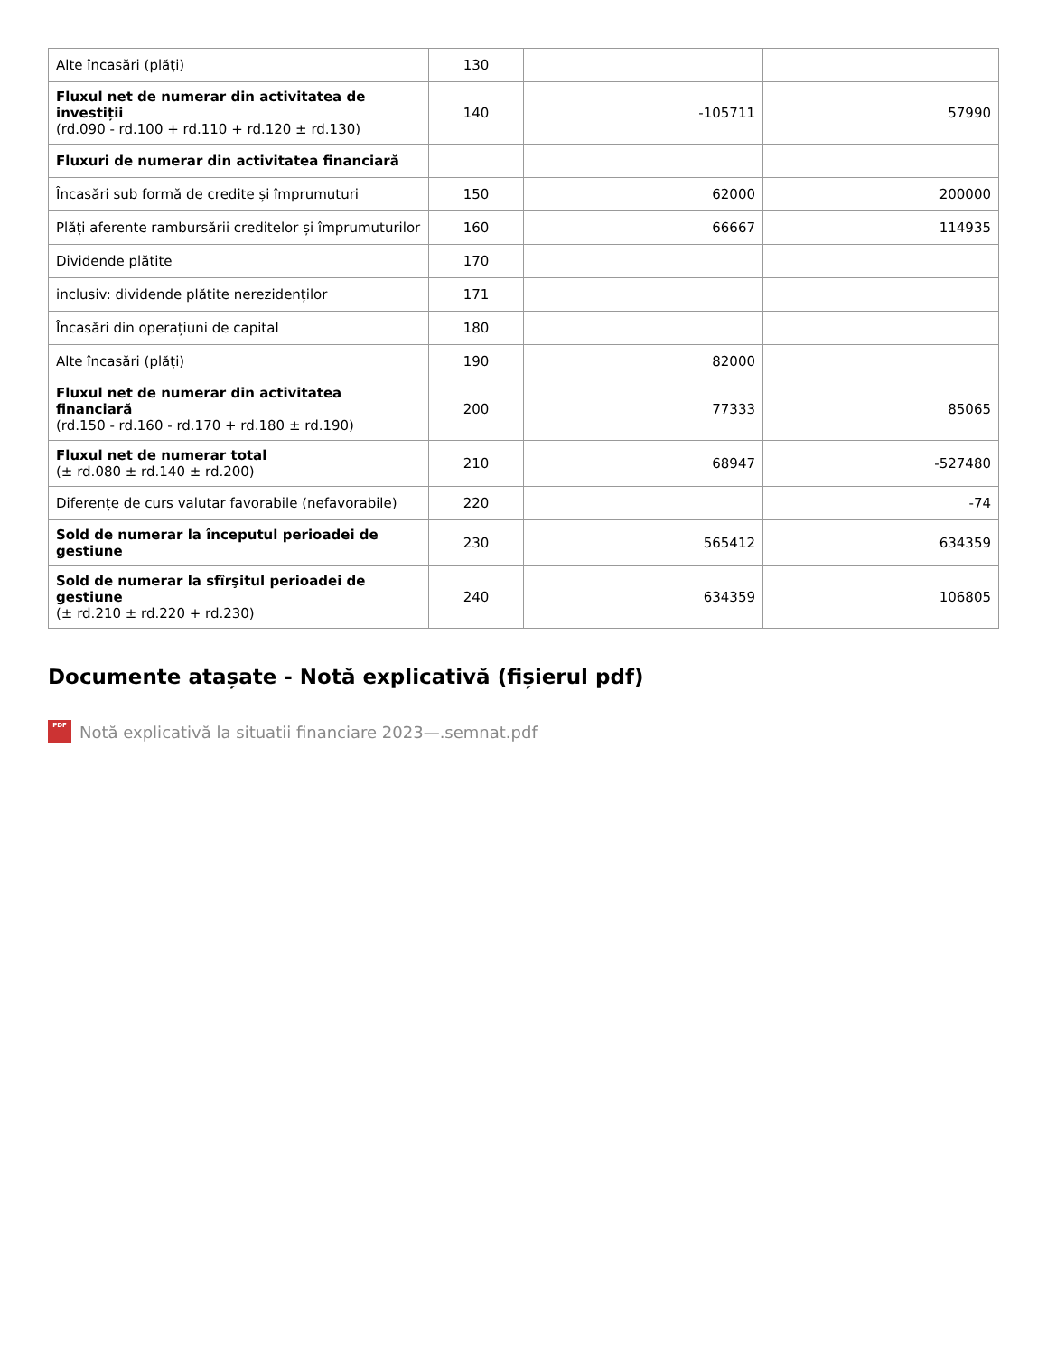| Alte încasări (plăți) | 130 | | |
| Fluxul net de numerar din activitatea de investiții (rd.090 - rd.100 + rd.110 + rd.120 ± rd.130) | 140 | -105711 | 57990 |
| Fluxuri de numerar din activitatea financiară | | | |
| Încasări sub formă de credite și împrumuturi | 150 | 62000 | 200000 |
| Plăți aferente rambursării creditelor și împrumuturilor | 160 | 66667 | 114935 |
| Dividende plătite | 170 | | |
| inclusiv: dividende plătite nerezidenților | 171 | | |
| Încasări din operațiuni de capital | 180 | | |
| Alte încasări (plăți) | 190 | 82000 | |
| Fluxul net de numerar din activitatea financiară (rd.150 - rd.160 - rd.170 + rd.180 ± rd.190) | 200 | 77333 | 85065 |
| Fluxul net de numerar total (± rd.080 ± rd.140 ± rd.200) | 210 | 68947 | -527480 |
| Diferențe de curs valutar favorabile (nefavorabile) | 220 | | -74 |
| Sold de numerar la începutul perioadei de gestiune | 230 | 565412 | 634359 |
| Sold de numerar la sfîrşitul perioadei de gestiune (± rd.210 ± rd.220 + rd.230) | 240 | 634359 | 106805 |
Documente atașate - Notă explicativă (fișierul pdf)
PDF Notă explicativă la situatii financiare 2023—.semnat.pdf